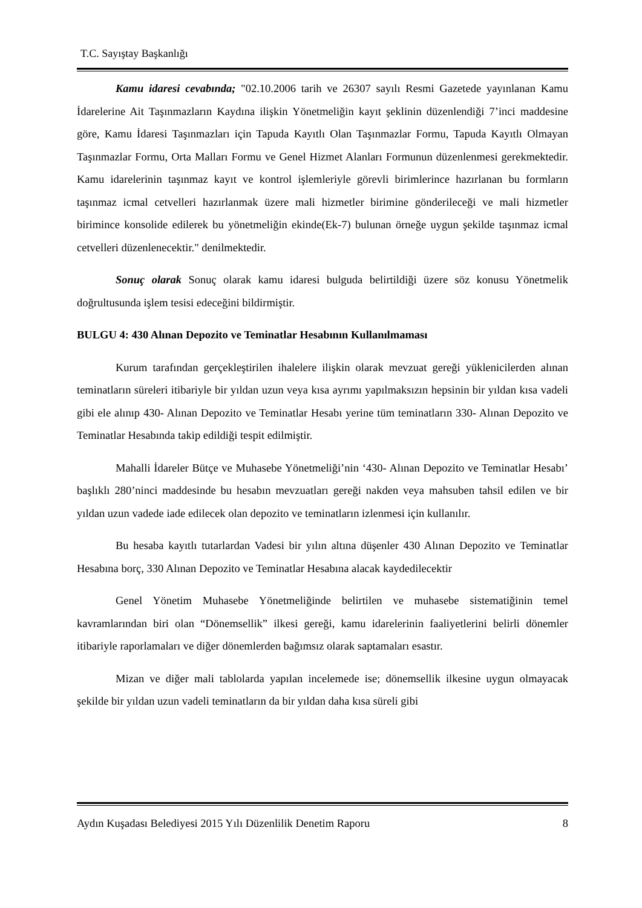T.C. Sayıştay Başkanlığı
Kamu idaresi cevabında; "02.10.2006 tarih ve 26307 sayılı Resmi Gazetede yayınlanan Kamu İdarelerine Ait Taşınmazların Kaydına ilişkin Yönetmeliğin kayıt şeklinin düzenlendiği 7’inci maddesine göre, Kamu İdaresi Taşınmazları için Tapuda Kayıtlı Olan Taşınmazlar Formu, Tapuda Kayıtlı Olmayan Taşınmazlar Formu, Orta Malları Formu ve Genel Hizmet Alanları Formunun düzenlenmesi gerekmektedir. Kamu idarelerinin taşınmaz kayıt ve kontrol işlemleriyle görevli birimlerince hazırlanan bu formların taşınmaz icmal cetvelleri hazırlanmak üzere mali hizmetler birimine gönderileceği ve mali hizmetler birimince konsolide edilerek bu yönetmeliğin ekinde(Ek-7) bulunan örneğe uygun şekilde taşınmaz icmal cetvelleri düzenlenecektir." denilmektedir.
Sonuç olarak Sonuç olarak kamu idaresi bulguda belirtildiği üzere söz konusu Yönetmelik doğrultusunda işlem tesisi edeceğini bildirmiştir.
BULGU 4: 430 Alınan Depozito ve Teminatlar Hesabının Kullanılmaması
Kurum tarafından gerçekleştirilen ihalelere ilişkin olarak mevzuat gereği yüklenicilerden alınan teminatların süreleri itibariyle bir yıldan uzun veya kısa ayrımı yapılmaksızın hepsinin bir yıldan kısa vadeli gibi ele alınıp 430- Alınan Depozito ve Teminatlar Hesabı yerine tüm teminatların 330- Alınan Depozito ve Teminatlar Hesabında takip edildiği tespit edilmiştir.
Mahalli İdareler Bütçe ve Muhasebe Yönetmeliği’nin ‘430- Alınan Depozito ve Teminatlar Hesabı’ başlıklı 280’ninci maddesinde bu hesabın mevzuatları gereği nakden veya mahsuben tahsil edilen ve bir yıldan uzun vadede iade edilecek olan depozito ve teminatların izlenmesi için kullanılır.
Bu hesaba kayıtlı tutarlardan Vadesi bir yılın altına düşenler 430 Alınan Depozito ve Teminatlar Hesabına borç, 330 Alınan Depozito ve Teminatlar Hesabına alacak kaydedilecektir
Genel Yönetim Muhasebe Yönetmeliğinde belirtilen ve muhasebe sistematiğinin temel kavramlarından biri olan “Dönemsellik” ilkesi gereği, kamu idarelerinin faaliyetlerini belirli dönemler itibariyle raporlamaları ve diğer dönemlerden bağımsız olarak saptamaları esastır.
Mizan ve diğer mali tablolarda yapılan incelemede ise; dönemsellik ilkesine uygun olmayacak şekilde bir yıldan uzun vadeli teminatların da bir yıldan daha kısa süreli gibi
Aydın Kuşadası Belediyesi 2015 Yılı Düzenlilik Denetim Raporu 8